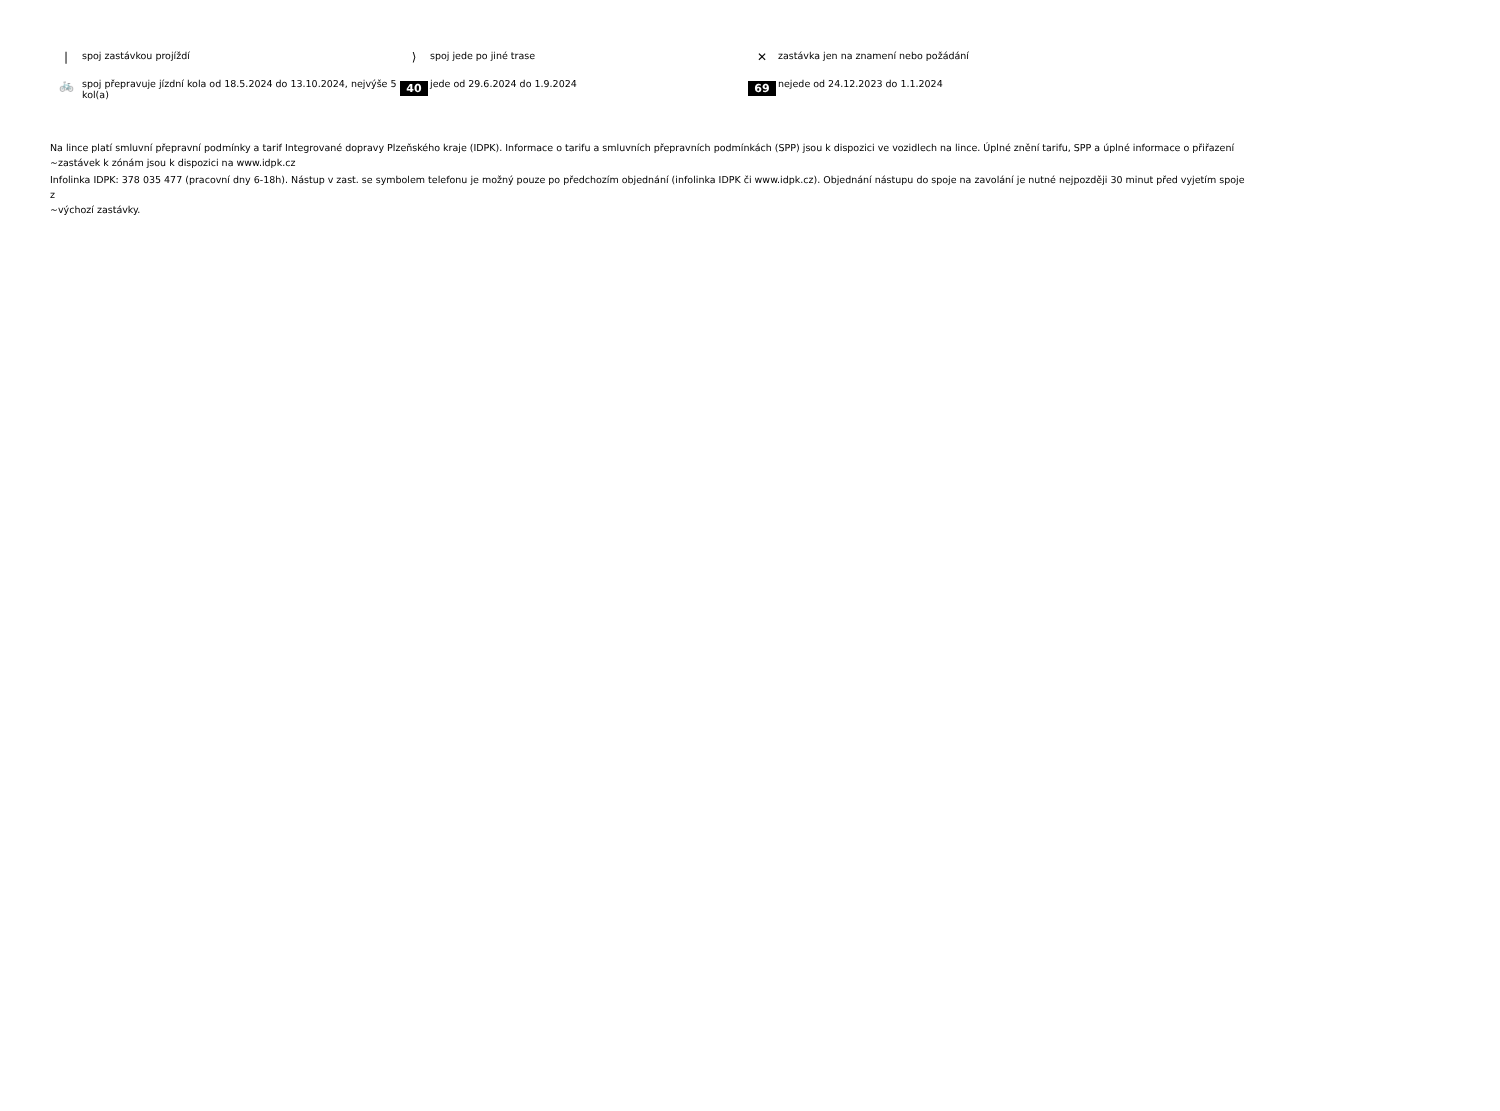| spoj zastávkou projíždí
⟩ spoj jede po jiné trase
✕ zastávka jen na znamení nebo požádání
🚲 spoj přepravuje jízdní kola od 18.5.2024 do 13.10.2024, nejvýše 5 kol(a)
40 jede od 29.6.2024 do 1.9.2024
69 nejede od 24.12.2023 do 1.1.2024
Na lince platí smluvní přepravní podmínky a tarif Integrované dopravy Plzeňského kraje (IDPK). Informace o tarifu a smluvních přepravních podmínkách (SPP) jsou k dispozici ve vozidlech na lince. Úplné znění tarifu, SPP a úplné informace o přiřazení
~zastávek k zónám jsou k dispozici na www.idpk.cz
Infolinka IDPK: 378 035 477 (pracovní dny 6-18h). Nástup v zast. se symbolem telefonu je možný pouze po předchozím objednání (infolinka IDPK či www.idpk.cz). Objednání nástupu do spoje na zavolání je nutné nejpozději 30 minut před vyjetím spoje z
~výchozí zastávky.